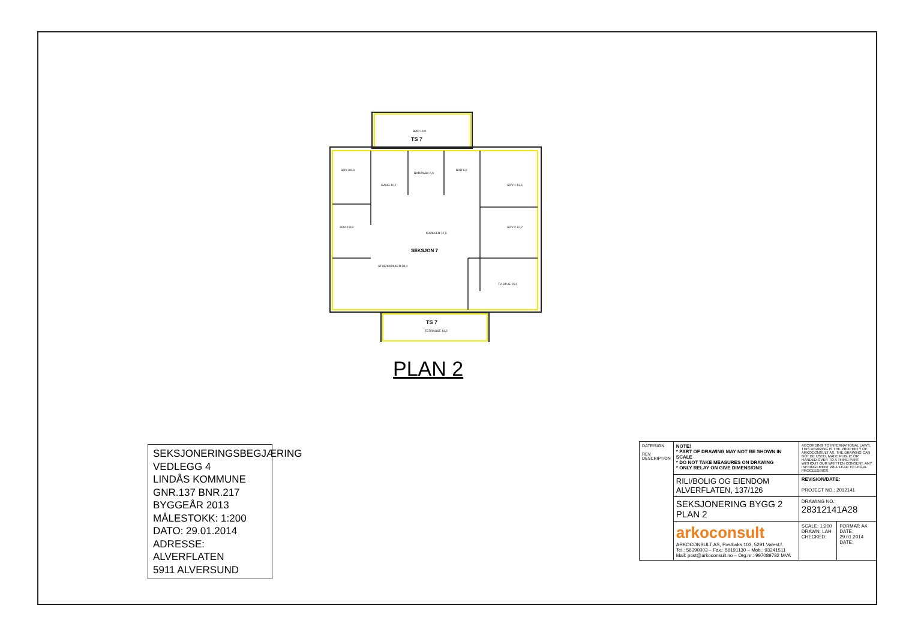BOD 14,0
TS 7
SOV-3 8,6
GANG 11,2
BAD/VASK 6,9
BAD 6,0
SOV-1 13,6
SOV-4 8,8
SOV-2 12,2
KJØKKEN 12,5
SEKSJON 7
STUE/KJØKKEN 38,4
TV-STUE 15,0
TS 7
TERRASSE 13,2
PLAN 2
SEKSJONERINGSBEGJÆRING
VEDLEGG 4
LINDÅS KOMMUNE
GNR.137 BNR.217
BYGGEÅR 2013
MÅLESTOKK: 1:200
DATO: 29.01.2014
ADRESSE: ALVERFLATEN
5911 ALVERSUND
| DATE/SIGN REV. DESCRIPTION | NOTE! * PART OF DRAWING MAY NOT BE SHOWN IN SCALE * DO NOT TAKE MEASURES ON DRAWING * ONLY RELAY ON GIVE DIMENSIONS | ACCORDING TO INTERNATIONAL LAWS, THIS DRAWING IS THE PROPERTY OF ARKOCONSULT AS. THE DRAWING CAN NOT BE USED, MADE PUBLIC OR HANDED OVER TO A THIRD PART WITHOUT OUR WRITTEN CONSENT. ANY INFRINGEMENT WILL LEAD TO LEGAL PROCEEDINGS. | |
| | RILI/BOLIG OG EIENDOM ALVERFLATEN, 137/126 | REVISION/DATE: PROJECT NO.: 2012141 | |
| | SEKSJONERING BYGG 2 PLAN 2 | DRAWING NO.: 28312141A28 | |
| | arkoconsult ARKOCONSULT AS, Postboks 103, 5291 Valest.f. Tel.: 56390003 – Fax.: 56191130 – Mob.: 93241511 Mail: post@arkoconsult.no – Org.nr.: 997089782 MVA | SCALE: 1:200 DRAWN: LAH CHECKED: | FORMAT: A4 DATE: 29.01.2014 DATE: |